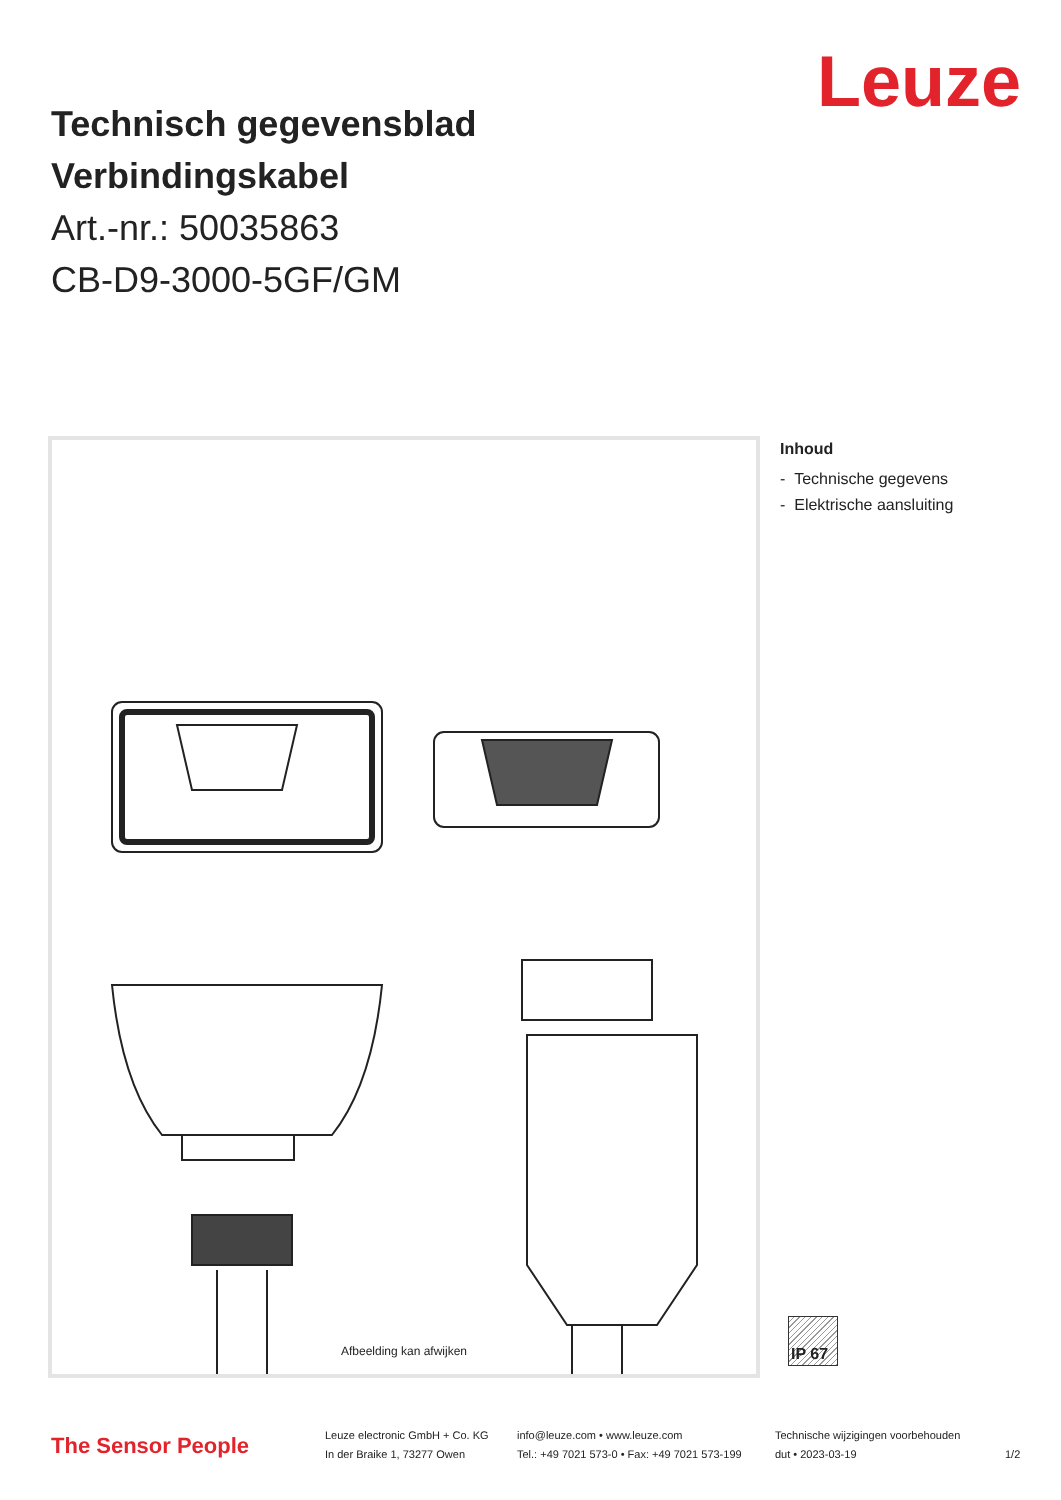Leuze
Technisch gegevensblad
Verbindingskabel
Art.-nr.: 50035863
CB-D9-3000-5GF/GM
Afbeelding kan afwijken
Inhoud
- Technische gegevens
- Elektrische aansluiting
IP 67
The Sensor People
Leuze electronic GmbH + Co. KG
In der Braike 1, 73277 Owen
info@leuze.com • www.leuze.com
Tel.: +49 7021 573-0 • Fax: +49 7021 573-199
Technische wijzigingen voorbehouden
dut • 2023-03-19
1/2